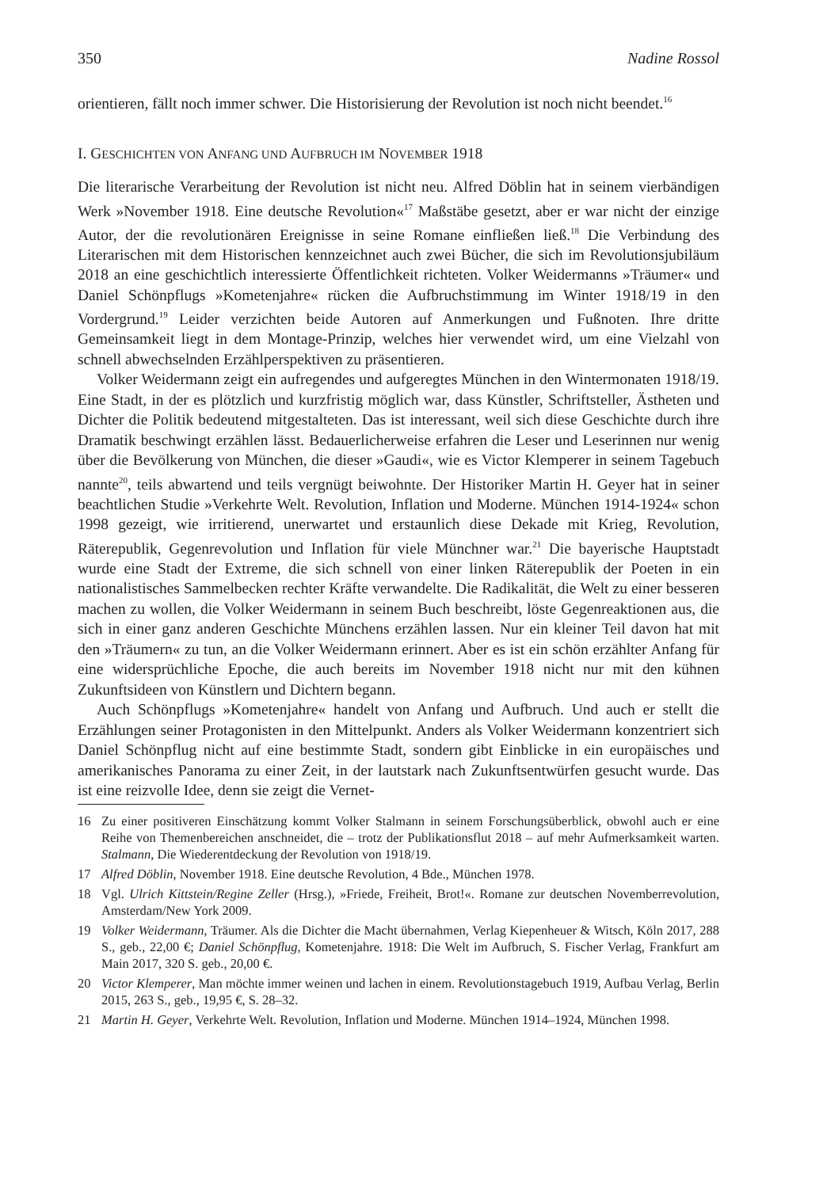350 Nadine Rossol
orientieren, fällt noch immer schwer. Die Historisierung der Revolution ist noch nicht beendet.<sup>16</sup>
I. GESCHICHTEN VON ANFANG UND AUFBRUCH IM NOVEMBER 1918
Die literarische Verarbeitung der Revolution ist nicht neu. Alfred Döblin hat in seinem vierbändigen Werk »November 1918. Eine deutsche Revolution«<sup>17</sup> Maßstäbe gesetzt, aber er war nicht der einzige Autor, der die revolutionären Ereignisse in seine Romane einfließen ließ.<sup>18</sup> Die Verbindung des Literarischen mit dem Historischen kennzeichnet auch zwei Bücher, die sich im Revolutionsjubiläum 2018 an eine geschichtlich interessierte Öffentlichkeit richteten. Volker Weidermanns »Träumer« und Daniel Schönpflugs »Kometenjahre« rücken die Aufbruchstimmung im Winter 1918/19 in den Vordergrund.<sup>19</sup> Leider verzichten beide Autoren auf Anmerkungen und Fußnoten. Ihre dritte Gemeinsamkeit liegt in dem Montage-Prinzip, welches hier verwendet wird, um eine Vielzahl von schnell abwechselnden Erzählperspektiven zu präsentieren.
Volker Weidermann zeigt ein aufregendes und aufgeregtes München in den Wintermonaten 1918/19. Eine Stadt, in der es plötzlich und kurzfristig möglich war, dass Künstler, Schriftsteller, Ästheten und Dichter die Politik bedeutend mitgestalteten. Das ist interessant, weil sich diese Geschichte durch ihre Dramatik beschwingt erzählen lässt. Bedauerlicherweise erfahren die Leser und Leserinnen nur wenig über die Bevölkerung von München, die dieser »Gaudi«, wie es Victor Klemperer in seinem Tagebuch nannte<sup>20</sup>, teils abwartend und teils vergnügt beiwohnte. Der Historiker Martin H. Geyer hat in seiner beachtlichen Studie »Verkehrte Welt. Revolution, Inflation und Moderne. München 1914-1924« schon 1998 gezeigt, wie irritierend, unerwartet und erstaunlich diese Dekade mit Krieg, Revolution, Räterepublik, Gegenrevolution und Inflation für viele Münchner war.<sup>21</sup> Die bayerische Hauptstadt wurde eine Stadt der Extreme, die sich schnell von einer linken Räterepublik der Poeten in ein nationalistisches Sammelbecken rechter Kräfte verwandelte. Die Radikalität, die Welt zu einer besseren machen zu wollen, die Volker Weidermann in seinem Buch beschreibt, löste Gegenreaktionen aus, die sich in einer ganz anderen Geschichte Münchens erzählen lassen. Nur ein kleiner Teil davon hat mit den »Träumern« zu tun, an die Volker Weidermann erinnert. Aber es ist ein schön erzählter Anfang für eine widersprüchliche Epoche, die auch bereits im November 1918 nicht nur mit den kühnen Zukunftsideen von Künstlern und Dichtern begann.
Auch Schönpflugs »Kometenjahre« handelt von Anfang und Aufbruch. Und auch er stellt die Erzählungen seiner Protagonisten in den Mittelpunkt. Anders als Volker Weidermann konzentriert sich Daniel Schönpflug nicht auf eine bestimmte Stadt, sondern gibt Einblicke in ein europäisches und amerikanisches Panorama zu einer Zeit, in der lautstark nach Zukunftsentwürfen gesucht wurde. Das ist eine reizvolle Idee, denn sie zeigt die Vernet-
16 Zu einer positiveren Einschätzung kommt Volker Stalmann in seinem Forschungsüberblick, obwohl auch er eine Reihe von Themenbereichen anschneidet, die – trotz der Publikationsflut 2018 – auf mehr Aufmerksamkeit warten. Stalmann, Die Wiederentdeckung der Revolution von 1918/19.
17 Alfred Döblin, November 1918. Eine deutsche Revolution, 4 Bde., München 1978.
18 Vgl. Ulrich Kittstein/Regine Zeller (Hrsg.), »Friede, Freiheit, Brot!«. Romane zur deutschen Novemberrevolution, Amsterdam/New York 2009.
19 Volker Weidermann, Träumer. Als die Dichter die Macht übernahmen, Verlag Kiepenheuer & Witsch, Köln 2017, 288 S., geb., 22,00 €; Daniel Schönpflug, Kometenjahre. 1918: Die Welt im Aufbruch, S. Fischer Verlag, Frankfurt am Main 2017, 320 S. geb., 20,00 €.
20 Victor Klemperer, Man möchte immer weinen und lachen in einem. Revolutionstagebuch 1919, Aufbau Verlag, Berlin 2015, 263 S., geb., 19,95 €, S. 28–32.
21 Martin H. Geyer, Verkehrte Welt. Revolution, Inflation und Moderne. München 1914–1924, München 1998.